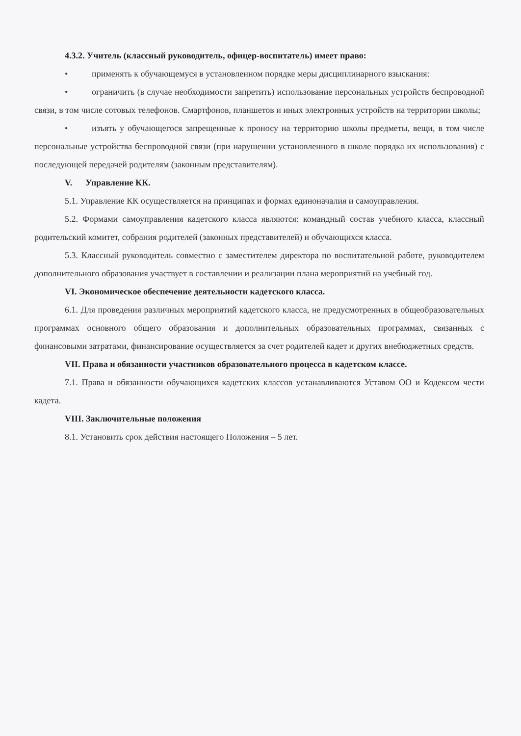4.3.2. Учитель (классный руководитель, офицер-воспитатель) имеет право:
• применять к обучающемуся в установленном порядке меры дисциплинарного взыскания:
• ограничить (в случае необходимости запретить) использование персональных устройств беспроводной связи, в том числе сотовых телефонов. Смартфонов, планшетов и иных электронных устройств на территории школы;
• изъять у обучающегося запрещенные к проносу на территорию школы предметы, вещи, в том числе персональные устройства беспроводной связи (при нарушении установленного в школе порядка их использования) с последующей передачей родителям (законным представителям).
V. Управление КК.
5.1. Управление КК осуществляется на принципах и формах единоначалия и самоуправления.
5.2. Формами самоуправления кадетского класса являются: командный состав учебного класса, классный родительский комитет, собрания родителей (законных представителей) и обучающихся класса.
5.3. Классный руководитель совместно с заместителем директора по воспитательной работе, руководителем дополнительного образования участвует в составлении и реализации плана мероприятий на учебный год.
VI. Экономическое обеспечение деятельности кадетского класса.
6.1. Для проведения различных мероприятий кадетского класса, не предусмотренных в общеобразовательных программах основного общего образования и дополнительных образовательных программах, связанных с финансовыми затратами, финансирование осуществляется за счет родителей кадет и других внебюджетных средств.
VII. Права и обязанности участников образовательного процесса в кадетском классе.
7.1. Права и обязанности обучающихся кадетских классов устанавливаются Уставом ОО и Кодексом чести кадета.
VIII. Заключительные положения
8.1. Установить срок действия настоящего Положения – 5 лет.